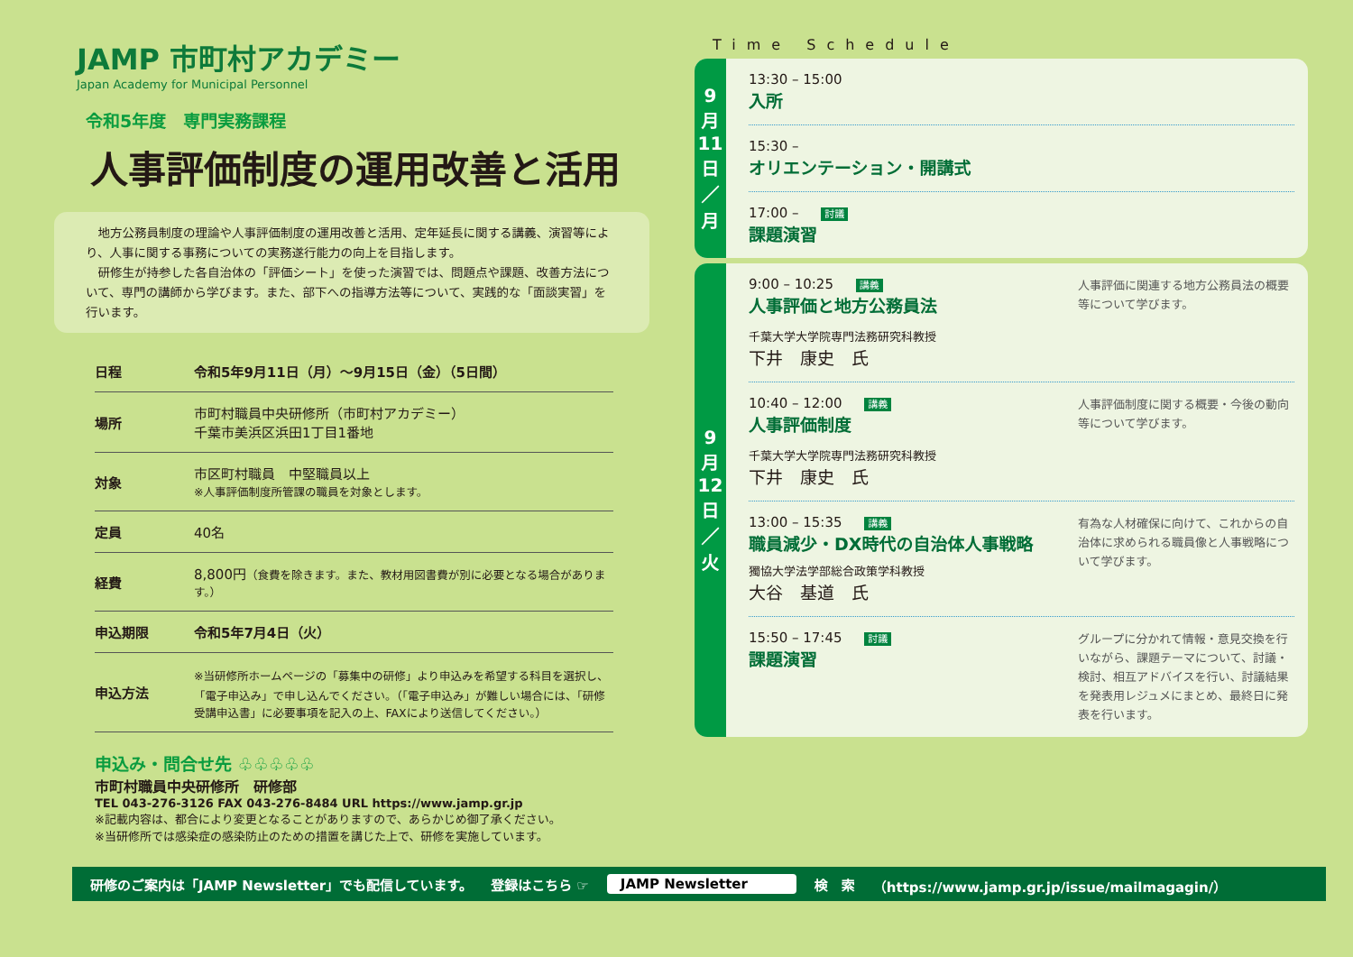JAMP 市町村アカデミー
Japan Academy for Municipal Personnel
令和5年度　専門実務課程
人事評価制度の運用改善と活用
　地方公務員制度の理論や人事評価制度の運用改善と活用、定年延長に関する講義、演習等により、人事に関する事務についての実務遂行能力の向上を目指します。
　研修生が持参した各自治体の「評価シート」を使った演習では、問題点や課題、改善方法について、専門の講師から学びます。また、部下への指導方法等について、実践的な「面談実習」を行います。
| 日程 | 令和5年9月11日（月）～9月15日（金）（5日間） |
| 場所 | 市町村職員中央研修所（市町村アカデミー） 千葉市美浜区浜田1丁目1番地 |
| 対象 | 市区町村職員 中堅職員以上 ※人事評価制度所管課の職員を対象とします。 |
| 定員 | 40名 |
| 経費 | 8,800円 （食費を除きます。また、教材用図書費が別に必要となる場合があります。） |
| 申込期限 | 令和5年7月4日（火） |
| 申込方法 | ※当研修所ホームページの「募集中の研修」より申込みを希望する科目を選択し、「電子申込み」で申し込んでください。（「電子申込み」が難しい場合には、「研修受講申込書」に必要事項を記入の上、FAXにより送信してください。） |
申込み・問合せ先 ♧♧♧♧♧
市町村職員中央研修所　研修部
TEL 043-276-3126 FAX 043-276-8484 URL https://www.jamp.gr.jp
※記載内容は、都合により変更となることがありますので、あらかじめ御了承ください。
※当研修所では感染症の感染防止のための措置を講じた上で、研修を実施しています。
Time Schedule
9
月
11
日
／
月
13:30 – 15:00
入所
15:30 –
オリエンテーション・開講式
17:00 – 討議
課題演習
9
月
12
日
／
火
9:00 – 10:25 講義
人事評価と地方公務員法
千葉大学大学院専門法務研究科教授
下井　康史　氏
人事評価に関連する地方公務員法の概要等について学びます。
10:40 – 12:00 講義
人事評価制度
千葉大学大学院専門法務研究科教授
下井　康史　氏
人事評価制度に関する概要・今後の動向等について学びます。
13:00 – 15:35 講義
職員減少・DX時代の自治体人事戦略
獨協大学法学部総合政策学科教授
大谷　基道　氏
有為な人材確保に向けて、これからの自治体に求められる職員像と人事戦略について学びます。
15:50 – 17:45 討議
課題演習
グループに分かれて情報・意見交換を行いながら、課題テーマについて、討議・検討、相互アドバイスを行い、討議結果を発表用レジュメにまとめ、最終日に発表を行います。
研修のご案内は「JAMP Newsletter」でも配信しています。 登録はこちら ☞ JAMP Newsletter 検　索 （https://www.jamp.gr.jp/issue/mailmagagin/）